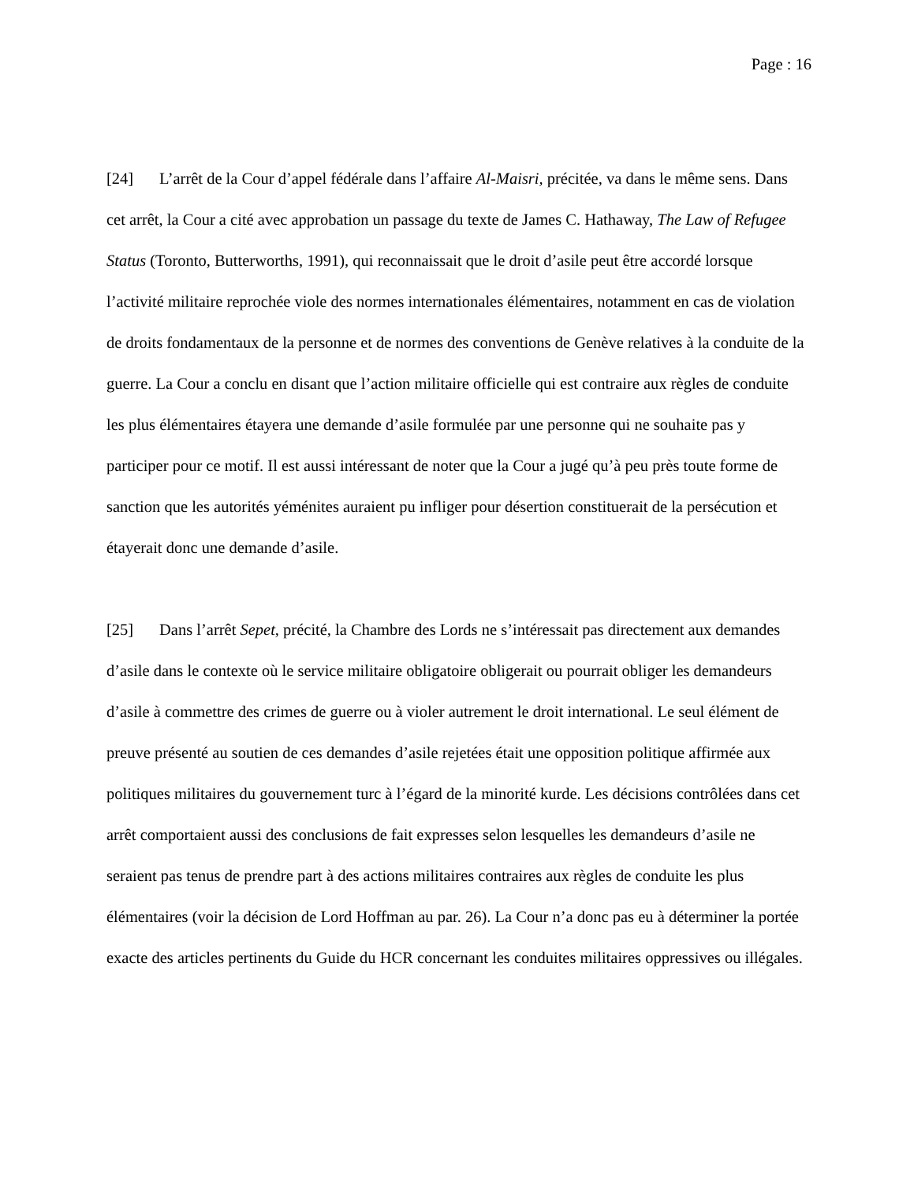Page : 16
[24] L’arrêt de la Cour d’appel fédérale dans l’affaire Al-Maisri, précitée, va dans le même sens. Dans cet arrêt, la Cour a cité avec approbation un passage du texte de James C. Hathaway, The Law of Refugee Status (Toronto, Butterworths, 1991), qui reconnaissait que le droit d’asile peut être accordé lorsque l’activité militaire reprochée viole des normes internationales élémentaires, notamment en cas de violation de droits fondamentaux de la personne et de normes des conventions de Genève relatives à la conduite de la guerre. La Cour a conclu en disant que l’action militaire officielle qui est contraire aux règles de conduite les plus élémentaires étayera une demande d’asile formulée par une personne qui ne souhaite pas y participer pour ce motif. Il est aussi intéressant de noter que la Cour a jugé qu’à peu près toute forme de sanction que les autorités yéménites auraient pu infliger pour désertion constituerait de la persécution et étayerait donc une demande d’asile.
[25] Dans l’arrêt Sepet, précité, la Chambre des Lords ne s’intéressait pas directement aux demandes d’asile dans le contexte où le service militaire obligatoire obligerait ou pourrait obliger les demandeurs d’asile à commettre des crimes de guerre ou à violer autrement le droit international. Le seul élément de preuve présenté au soutien de ces demandes d’asile rejetées était une opposition politique affirmée aux politiques militaires du gouvernement turc à l’égard de la minorité kurde. Les décisions contrôlées dans cet arrêt comportaient aussi des conclusions de fait expresses selon lesquelles les demandeurs d’asile ne seraient pas tenus de prendre part à des actions militaires contraires aux règles de conduite les plus élémentaires (voir la décision de Lord Hoffman au par. 26). La Cour n’a donc pas eu à déterminer la portée exacte des articles pertinents du Guide du HCR concernant les conduites militaires oppressives ou illégales.